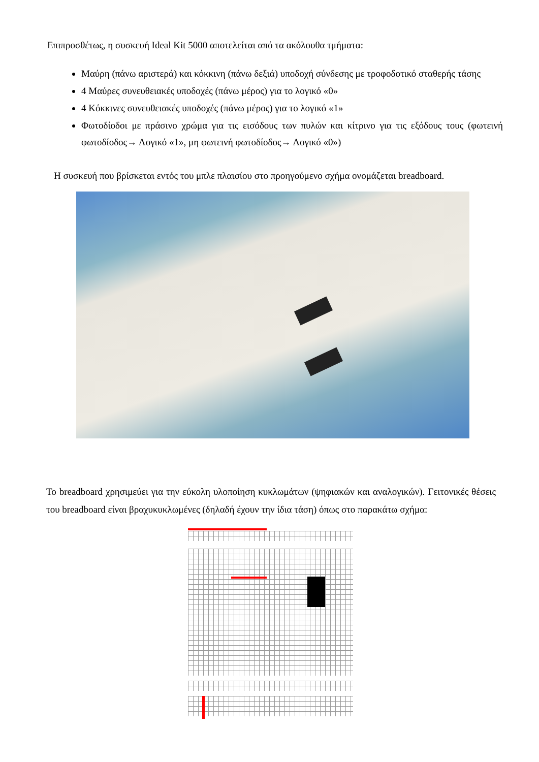Επιπροσθέτως, η συσκευή Ideal Kit 5000 αποτελείται από τα ακόλουθα τμήματα:
Μαύρη (πάνω αριστερά) και κόκκινη (πάνω δεξιά) υποδοχή σύνδεσης με τροφοδοτικό σταθερής τάσης
4 Μαύρες συνευθειακές υποδοχές (πάνω μέρος) για το λογικό «0»
4 Κόκκινες συνευθειακές υποδοχές (πάνω μέρος) για το λογικό «1»
Φωτοδίοδοι με πράσινο χρώμα για τις εισόδους των πυλών και κίτρινο για τις εξόδους τους (φωτεινή φωτοδίοδος→ Λογικό «1», μη φωτεινή φωτοδίοδος→ Λογικό «0»)
Η συσκευή που βρίσκεται εντός του μπλε πλαισίου στο προηγούμενο σχήμα ονομάζεται breadboard.
Το breadboard χρησιμεύει για την εύκολη υλοποίηση κυκλωμάτων (ψηφιακών και αναλογικών). Γειτονικές θέσεις του breadboard είναι βραχυκυκλωμένες (δηλαδή έχουν την ίδια τάση) όπως στο παρακάτω σχήμα: